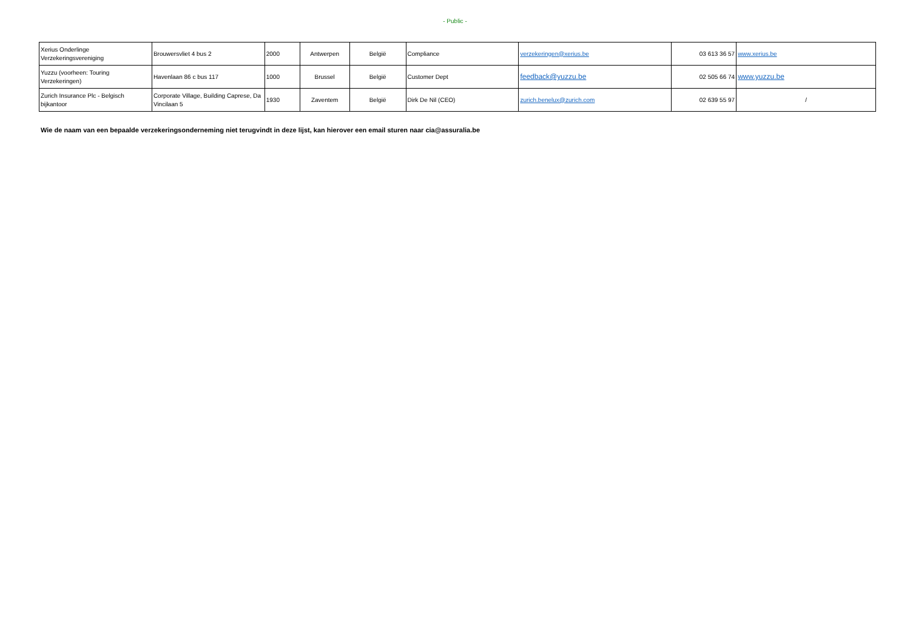- Public -
| Xerius Onderlinge Verzekeringsvereniging | Brouwersvliet 4 bus 2 | 2000 | Antwerpen | België | Compliance | verzekeringen@xerius.be | 03 613 36 57 | www.xerius.be |
| Yuzzu (voorheen: Touring Verzekeringen) | Havenlaan 86 c bus 117 | 1000 | Brussel | België | Customer Dept | feedback@yuzzu.be | 02 505 66 74 | www.yuzzu.be |
| Zurich Insurance Plc - Belgisch bijkantoor | Corporate Village, Building Caprese, Da Vincilaan 5 | 1930 | Zaventem | België | Dirk De Nil (CEO) | zurich.benelux@zurich.com | 02 639 55 97 | / |
Wie de naam van een bepaalde verzekeringsonderneming niet terugvindt in deze lijst, kan hierover een email sturen naar cia@assuralia.be